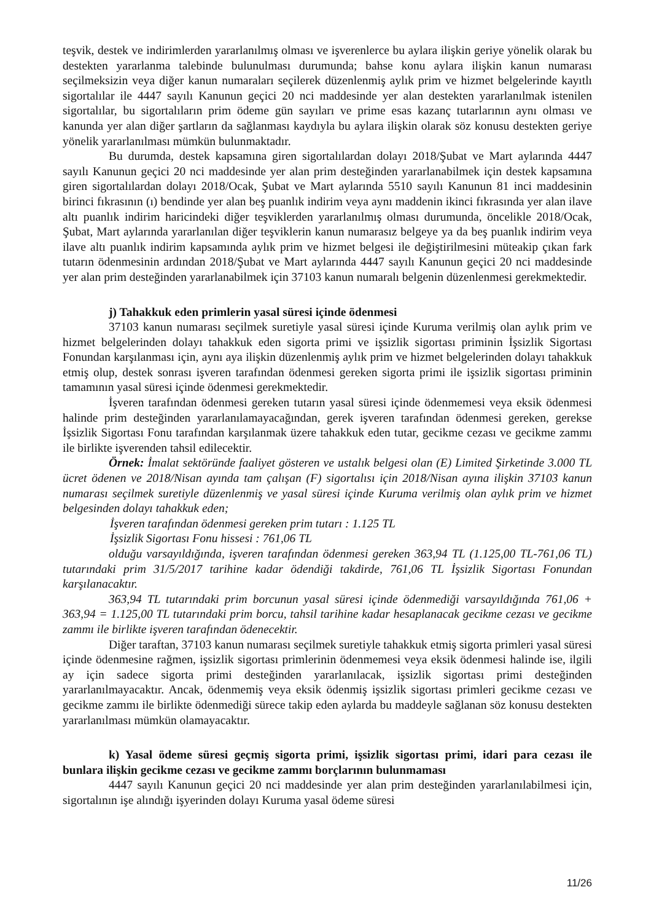teşvik, destek ve indirimlerden yararlanılmış olması ve işverenlerce bu aylara ilişkin geriye yönelik olarak bu destekten yararlanma talebinde bulunulması durumunda; bahse konu aylara ilişkin kanun numarası seçilmeksizin veya diğer kanun numaraları seçilerek düzenlenmiş aylık prim ve hizmet belgelerinde kayıtlı sigortalılar ile 4447 sayılı Kanunun geçici 20 nci maddesinde yer alan destekten yararlanılmak istenilen sigortalılar, bu sigortalıların prim ödeme gün sayıları ve prime esas kazanç tutarlarının aynı olması ve kanunda yer alan diğer şartların da sağlanması kaydıyla bu aylara ilişkin olarak söz konusu destekten geriye yönelik yararlanılması mümkün bulunmaktadır.
Bu durumda, destek kapsamına giren sigortalılardan dolayı 2018/Şubat ve Mart aylarında 4447 sayılı Kanunun geçici 20 nci maddesinde yer alan prim desteğinden yararlanabilmek için destek kapsamına giren sigortalılardan dolayı 2018/Ocak, Şubat ve Mart aylarında 5510 sayılı Kanunun 81 inci maddesinin birinci fıkrasının (ı) bendinde yer alan beş puanlık indirim veya aynı maddenin ikinci fıkrasında yer alan ilave altı puanlık indirim haricindeki diğer teşviklerden yararlanılmış olması durumunda, öncelikle 2018/Ocak, Şubat, Mart aylarında yararlanılan diğer teşviklerin kanun numarasız belgeye ya da beş puanlık indirim veya ilave altı puanlık indirim kapsamında aylık prim ve hizmet belgesi ile değiştirilmesini müteakip çıkan fark tutarın ödenmesinin ardından 2018/Şubat ve Mart aylarında 4447 sayılı Kanunun geçici 20 nci maddesinde yer alan prim desteğinden yararlanabilmek için 37103 kanun numaralı belgenin düzenlenmesi gerekmektedir.
j) Tahakkuk eden primlerin yasal süresi içinde ödenmesi
37103 kanun numarası seçilmek suretiyle yasal süresi içinde Kuruma verilmiş olan aylık prim ve hizmet belgelerinden dolayı tahakkuk eden sigorta primi ve işsizlik sigortası priminin İşsizlik Sigortası Fonundan karşılanması için, aynı aya ilişkin düzenlenmiş aylık prim ve hizmet belgelerinden dolayı tahakkuk etmiş olup, destek sonrası işveren tarafından ödenmesi gereken sigorta primi ile işsizlik sigortası priminin tamamının yasal süresi içinde ödenmesi gerekmektedir.
İşveren tarafından ödenmesi gereken tutarın yasal süresi içinde ödenmemesi veya eksik ödenmesi halinde prim desteğinden yararlanılamayacağından, gerek işveren tarafından ödenmesi gereken, gerekse İşsizlik Sigortası Fonu tarafından karşılanmak üzere tahakkuk eden tutar, gecikme cezası ve gecikme zammı ile birlikte işverenden tahsil edilecektir.
Örnek: İmalat sektöründe faaliyet gösteren ve ustalık belgesi olan (E) Limited Şirketinde 3.000 TL ücret ödenen ve 2018/Nisan ayında tam çalışan (F) sigortalısı için 2018/Nisan ayına ilişkin 37103 kanun numarası seçilmek suretiyle düzenlenmiş ve yasal süresi içinde Kuruma verilmiş olan aylık prim ve hizmet belgesinden dolayı tahakkuk eden;
İşveren tarafından ödenmesi gereken prim tutarı : 1.125 TL
İşsizlik Sigortası Fonu hissesi : 761,06 TL
olduğu varsayıldığında, işveren tarafından ödenmesi gereken 363,94 TL (1.125,00 TL-761,06 TL) tutarındaki prim 31/5/2017 tarihine kadar ödendiği takdirde, 761,06 TL İşsizlik Sigortası Fonundan karşılanacaktır.
363,94 TL tutarındaki prim borcunun yasal süresi içinde ödenmediği varsayıldığında 761,06 + 363,94 = 1.125,00 TL tutarındaki prim borcu, tahsil tarihine kadar hesaplanacak gecikme cezası ve gecikme zammı ile birlikte işveren tarafından ödenecektir.
Diğer taraftan, 37103 kanun numarası seçilmek suretiyle tahakkuk etmiş sigorta primleri yasal süresi içinde ödenmesine rağmen, işsizlik sigortası primlerinin ödenmemesi veya eksik ödenmesi halinde ise, ilgili ay için sadece sigorta primi desteğinden yararlanılacak, işsizlik sigortası primi desteğinden yararlanılmayacaktır. Ancak, ödenmemiş veya eksik ödenmiş işsizlik sigortası primleri gecikme cezası ve gecikme zammı ile birlikte ödenmediği sürece takip eden aylarda bu maddeyle sağlanan söz konusu destekten yararlanılması mümkün olamayacaktır.
k) Yasal ödeme süresi geçmiş sigorta primi, işsizlik sigortası primi, idari para cezası ile bunlara ilişkin gecikme cezası ve gecikme zammı borçlarının bulunmaması
4447 sayılı Kanunun geçici 20 nci maddesinde yer alan prim desteğinden yararlanılabilmesi için, sigortalının işe alındığı işyerinden dolayı Kuruma yasal ödeme süresi
11/26